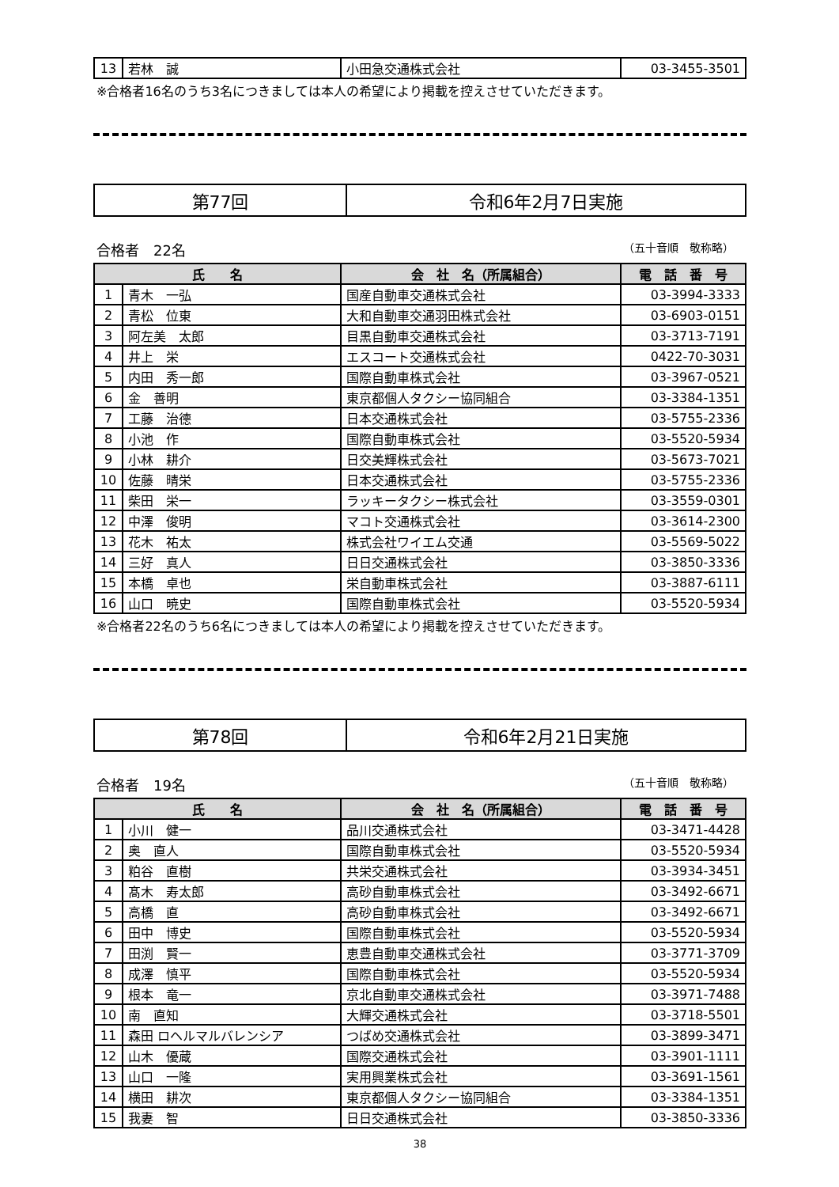| 13 | 若林 誠 | 小田急交通株式会社 | 03-3455-3501 |
※合格者16名のうち3名につきましては本人の希望により掲載を控えさせていただきます。
| 第77回 | 令和6年2月7日実施 |
合格者　22名 （五十音順　敬称略）
| 氏 名 | | 会 社 名（所属組合） | 電 話 番 号 |
| --- | --- | --- | --- |
| 1 | 青木 一弘 | 国産自動車交通株式会社 | 03-3994-3333 |
| 2 | 青松 位東 | 大和自動車交通羽田株式会社 | 03-6903-0151 |
| 3 | 阿左美 太郎 | 目黒自動車交通株式会社 | 03-3713-7191 |
| 4 | 井上 栄 | エスコート交通株式会社 | 0422-70-3031 |
| 5 | 内田 秀一郎 | 国際自動車株式会社 | 03-3967-0521 |
| 6 | 金 善明 | 東京都個人タクシー協同組合 | 03-3384-1351 |
| 7 | 工藤 治德 | 日本交通株式会社 | 03-5755-2336 |
| 8 | 小池 作 | 国際自動車株式会社 | 03-5520-5934 |
| 9 | 小林 耕介 | 日交美輝株式会社 | 03-5673-7021 |
| 10 | 佐藤 晴栄 | 日本交通株式会社 | 03-5755-2336 |
| 11 | 柴田 栄一 | ラッキータクシー株式会社 | 03-3559-0301 |
| 12 | 中澤 俊明 | マコト交通株式会社 | 03-3614-2300 |
| 13 | 花木 祐太 | 株式会社ワイエム交通 | 03-5569-5022 |
| 14 | 三好 真人 | 日日交通株式会社 | 03-3850-3336 |
| 15 | 本橋 卓也 | 栄自動車株式会社 | 03-3887-6111 |
| 16 | 山口 暁史 | 国際自動車株式会社 | 03-5520-5934 |
※合格者22名のうち6名につきましては本人の希望により掲載を控えさせていただきます。
| 第78回 | 令和6年2月21日実施 |
合格者　19名 （五十音順　敬称略）
| 氏 名 | | 会 社 名（所属組合） | 電 話 番 号 |
| --- | --- | --- | --- |
| 1 | 小川 健一 | 品川交通株式会社 | 03-3471-4428 |
| 2 | 奥 直人 | 国際自動車株式会社 | 03-5520-5934 |
| 3 | 粕谷 直樹 | 共栄交通株式会社 | 03-3934-3451 |
| 4 | 髙木 寿太郎 | 高砂自動車株式会社 | 03-3492-6671 |
| 5 | 高橋 直 | 高砂自動車株式会社 | 03-3492-6671 |
| 6 | 田中 博史 | 国際自動車株式会社 | 03-5520-5934 |
| 7 | 田渕 賢一 | 恵豊自動車交通株式会社 | 03-3771-3709 |
| 8 | 成澤 慎平 | 国際自動車株式会社 | 03-5520-5934 |
| 9 | 根本 竜一 | 京北自動車交通株式会社 | 03-3971-7488 |
| 10 | 南 直知 | 大輝交通株式会社 | 03-3718-5501 |
| 11 | 森田 ロヘルマルバレンシア | つばめ交通株式会社 | 03-3899-3471 |
| 12 | 山木 優蔵 | 国際交通株式会社 | 03-3901-1111 |
| 13 | 山口 一隆 | 実用興業株式会社 | 03-3691-1561 |
| 14 | 横田 耕次 | 東京都個人タクシー協同組合 | 03-3384-1351 |
| 15 | 我妻 智 | 日日交通株式会社 | 03-3850-3336 |
38